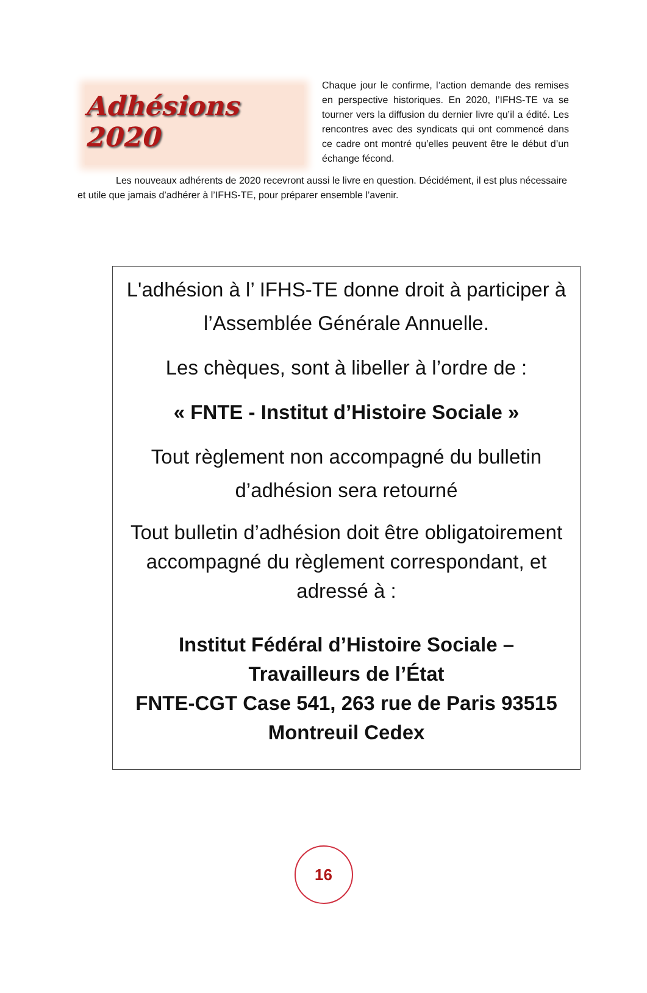Adhésions 2020
Chaque jour le confirme, l’action demande des remises en perspective historiques. En 2020, l’IFHS-TE va se tourner vers la diffusion du dernier livre qu’il a édité. Les rencontres avec des syndicats qui ont commencé dans ce cadre ont montré qu’elles peuvent être le début d’un échange fécond.
Les nouveaux adhérents de 2020 recevront aussi le livre en question. Décidément, il est plus nécessaire et utile que jamais d’adhérer à l’IFHS-TE, pour préparer ensemble l’avenir.
L'adhésion à l’ IFHS-TE donne droit à participer à l’Assemblée Générale Annuelle.
Les chèques, sont à libeller à l’ordre de :
« FNTE - Institut d’Histoire Sociale »
Tout règlement non accompagné du bulletin d’adhésion sera retourné
Tout bulletin d’adhésion doit être obligatoirement accompagné du règlement correspondant, et adressé à :
Institut Fédéral d’Histoire Sociale –
Travailleurs de l’État
FNTE-CGT Case 541, 263 rue de Paris 93515 Montreuil Cedex
16